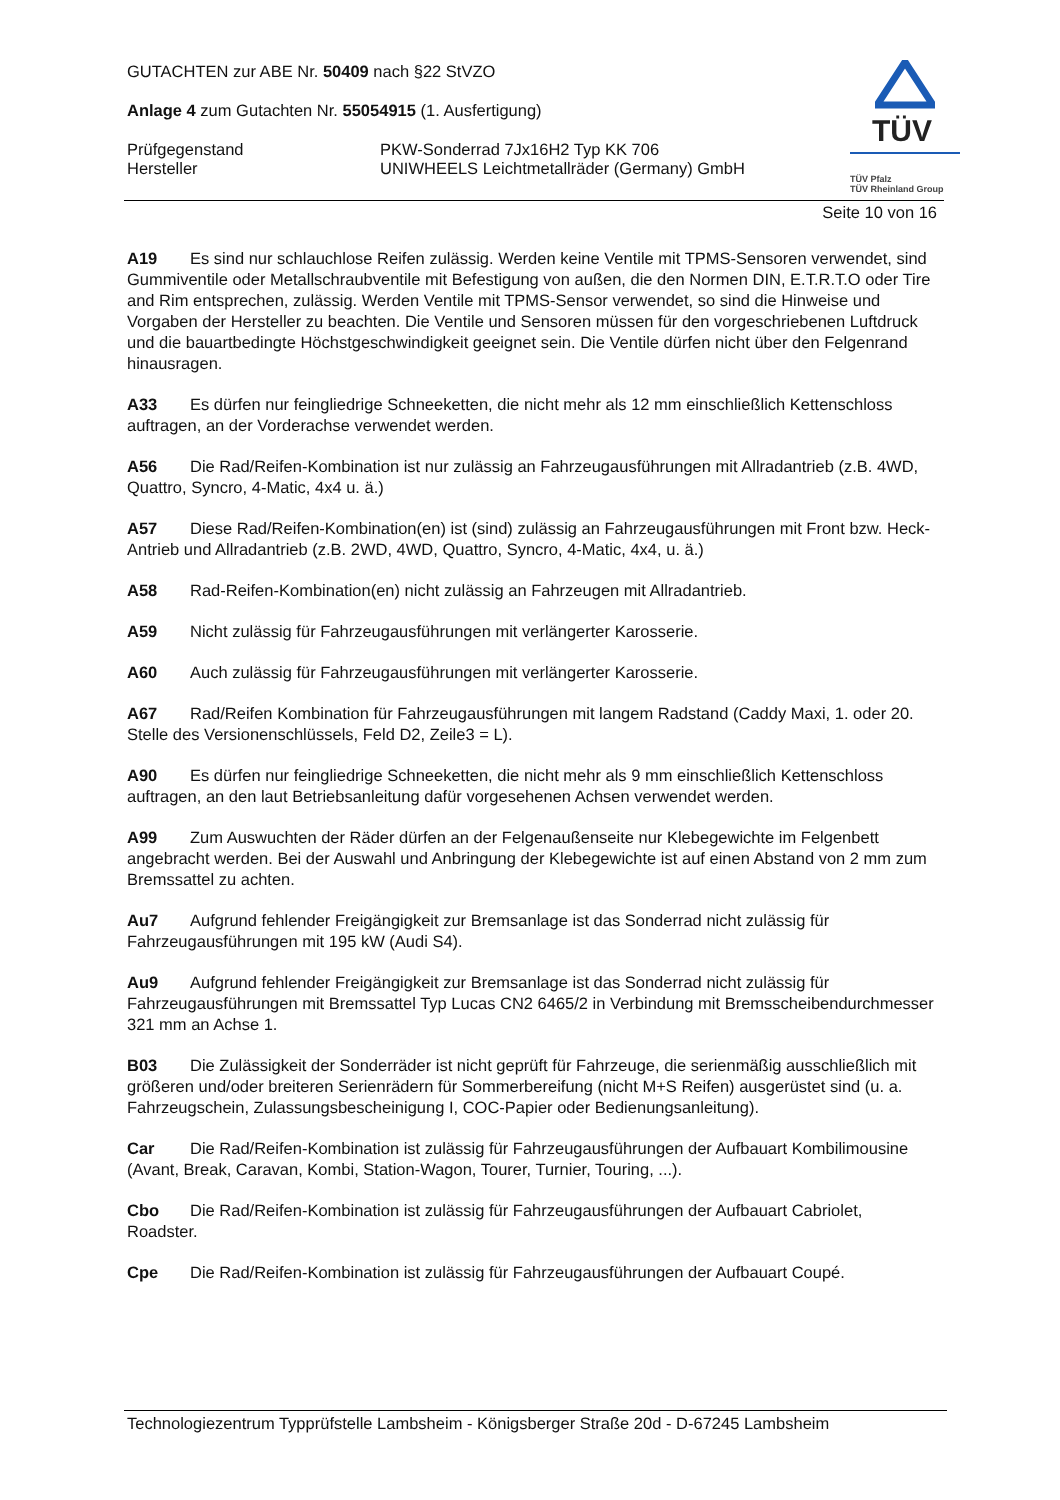GUTACHTEN zur ABE Nr. 50409 nach §22 StVZO
Anlage 4 zum Gutachten Nr. 55054915 (1. Ausfertigung)
Prüfgegenstand PKW-Sonderrad 7Jx16H2 Typ KK 706
Hersteller UNIWHEELS Leichtmetallräder (Germany) GmbH
TÜV
TÜV Pfalz
TÜV Rheinland Group
Seite 10 von 16
A19 Es sind nur schlauchlose Reifen zulässig. Werden keine Ventile mit TPMS-Sensoren verwendet, sind Gummiventile oder Metallschraubventile mit Befestigung von außen, die den Normen DIN, E.T.R.T.O oder Tire and Rim entsprechen, zulässig. Werden Ventile mit TPMS-Sensor verwendet, so sind die Hinweise und Vorgaben der Hersteller zu beachten. Die Ventile und Sensoren müssen für den vorgeschriebenen Luftdruck und die bauartbedingte Höchstgeschwindigkeit geeignet sein. Die Ventile dürfen nicht über den Felgenrand hinausragen.
A33 Es dürfen nur feingliedrige Schneeketten, die nicht mehr als 12 mm einschließlich Kettenschloss auftragen, an der Vorderachse verwendet werden.
A56 Die Rad/Reifen-Kombination ist nur zulässig an Fahrzeugausführungen mit Allradantrieb (z.B. 4WD, Quattro, Syncro, 4-Matic, 4x4 u. ä.)
A57 Diese Rad/Reifen-Kombination(en) ist (sind) zulässig an Fahrzeugausführungen mit Front bzw. Heck-Antrieb und Allradantrieb (z.B. 2WD, 4WD, Quattro, Syncro, 4-Matic, 4x4, u. ä.)
A58 Rad-Reifen-Kombination(en) nicht zulässig an Fahrzeugen mit Allradantrieb.
A59 Nicht zulässig für Fahrzeugausführungen mit verlängerter Karosserie.
A60 Auch zulässig für Fahrzeugausführungen mit verlängerter Karosserie.
A67 Rad/Reifen Kombination für Fahrzeugausführungen mit langem Radstand (Caddy Maxi, 1. oder 20. Stelle des Versionenschlüssels, Feld D2, Zeile3 = L).
A90 Es dürfen nur feingliedrige Schneeketten, die nicht mehr als 9 mm einschließlich Kettenschloss auftragen, an den laut Betriebsanleitung dafür vorgesehenen Achsen verwendet werden.
A99 Zum Auswuchten der Räder dürfen an der Felgenaußenseite nur Klebegewichte im Felgenbett angebracht werden. Bei der Auswahl und Anbringung der Klebegewichte ist auf einen Abstand von 2 mm zum Bremssattel zu achten.
Au7 Aufgrund fehlender Freigängigkeit zur Bremsanlage ist das Sonderrad nicht zulässig für Fahrzeugausführungen mit 195 kW (Audi S4).
Au9 Aufgrund fehlender Freigängigkeit zur Bremsanlage ist das Sonderrad nicht zulässig für Fahrzeugausführungen mit Bremssattel Typ Lucas CN2 6465/2 in Verbindung mit Bremsscheibendurchmesser 321 mm an Achse 1.
B03 Die Zulässigkeit der Sonderräder ist nicht geprüft für Fahrzeuge, die serienmäßig ausschließlich mit größeren und/oder breiteren Serienrädern für Sommerbereifung (nicht M+S Reifen) ausgerüstet sind (u. a. Fahrzeugschein, Zulassungsbescheinigung I, COC-Papier oder Bedienungsanleitung).
Car Die Rad/Reifen-Kombination ist zulässig für Fahrzeugausführungen der Aufbauart Kombilimousine (Avant, Break, Caravan, Kombi, Station-Wagon, Tourer, Turnier, Touring, ...).
Cbo Die Rad/Reifen-Kombination ist zulässig für Fahrzeugausführungen der Aufbauart Cabriolet, Roadster.
Cpe Die Rad/Reifen-Kombination ist zulässig für Fahrzeugausführungen der Aufbauart Coupé.
Technologiezentrum Typprüfstelle Lambsheim - Königsberger Straße 20d - D-67245 Lambsheim